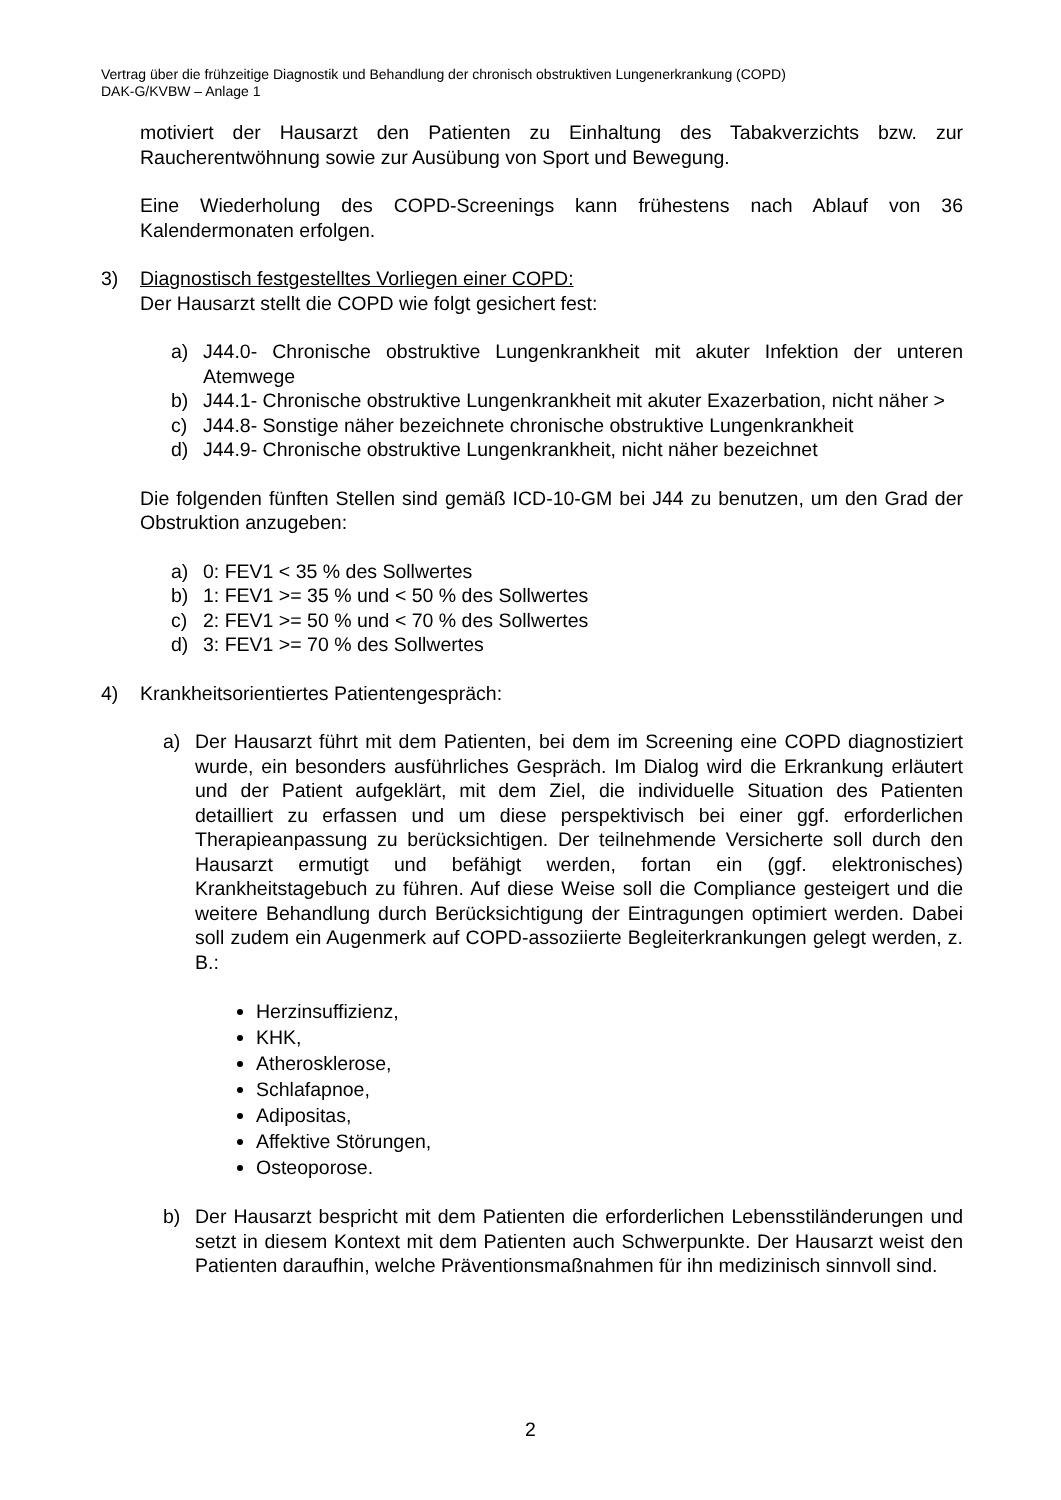Vertrag über die frühzeitige Diagnostik und Behandlung der chronisch obstruktiven Lungenerkrankung (COPD)
DAK-G/KVBW – Anlage 1
motiviert der Hausarzt den Patienten zu Einhaltung des Tabakverzichts bzw. zur Raucherentwöhnung sowie zur Ausübung von Sport und Bewegung.
Eine Wiederholung des COPD-Screenings kann frühestens nach Ablauf von 36 Kalendermonaten erfolgen.
3) Diagnostisch festgestelltes Vorliegen einer COPD:
Der Hausarzt stellt die COPD wie folgt gesichert fest:
a) J44.0- Chronische obstruktive Lungenkrankheit mit akuter Infektion der unteren Atemwege
b) J44.1- Chronische obstruktive Lungenkrankheit mit akuter Exazerbation, nicht näher >
c) J44.8- Sonstige näher bezeichnete chronische obstruktive Lungenkrankheit
d) J44.9- Chronische obstruktive Lungenkrankheit, nicht näher bezeichnet
Die folgenden fünften Stellen sind gemäß ICD-10-GM bei J44 zu benutzen, um den Grad der Obstruktion anzugeben:
a) 0: FEV1 < 35 % des Sollwertes
b) 1: FEV1 >= 35 % und < 50 % des Sollwertes
c) 2: FEV1 >= 50 % und < 70 % des Sollwertes
d) 3: FEV1 >= 70 % des Sollwertes
4) Krankheitsorientiertes Patientengespräch:
a) Der Hausarzt führt mit dem Patienten, bei dem im Screening eine COPD diagnostiziert wurde, ein besonders ausführliches Gespräch. Im Dialog wird die Erkrankung erläutert und der Patient aufgeklärt, mit dem Ziel, die individuelle Situation des Patienten detailliert zu erfassen und um diese perspektivisch bei einer ggf. erforderlichen Therapieanpassung zu berücksichtigen. Der teilnehmende Versicherte soll durch den Hausarzt ermutigt und befähigt werden, fortan ein (ggf. elektronisches) Krankheitstagebuch zu führen. Auf diese Weise soll die Compliance gesteigert und die weitere Behandlung durch Berücksichtigung der Eintragungen optimiert werden. Dabei soll zudem ein Augenmerk auf COPD-assoziierte Begleiterkrankungen gelegt werden, z. B.:
Herzinsuffizienz,
KHK,
Atherosklerose,
Schlafapnoe,
Adipositas,
Affektive Störungen,
Osteoporose.
b) Der Hausarzt bespricht mit dem Patienten die erforderlichen Lebensstiländerungen und setzt in diesem Kontext mit dem Patienten auch Schwerpunkte. Der Hausarzt weist den Patienten daraufhin, welche Präventionsmaßnahmen für ihn medizinisch sinnvoll sind.
2